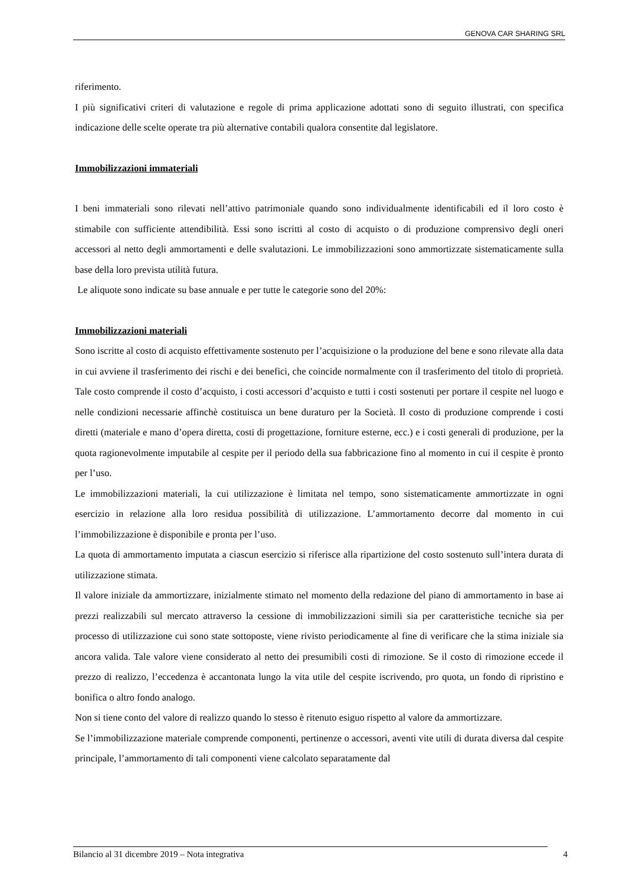GENOVA CAR SHARING SRL
riferimento.
I più significativi criteri di valutazione e regole di prima applicazione adottati sono di seguito illustrati, con specifica indicazione delle scelte operate tra più alternative contabili qualora consentite dal legislatore.
Immobilizzazioni immateriali
I beni immateriali sono rilevati nell’attivo patrimoniale quando sono individualmente identificabili ed il loro costo è stimabile con sufficiente attendibilità. Essi sono iscritti al costo di acquisto o di produzione comprensivo degli oneri accessori al netto degli ammortamenti e delle svalutazioni. Le immobilizzazioni sono ammortizzate sistematicamente sulla base della loro prevista utilità futura.
Le aliquote sono indicate su base annuale e per tutte le categorie sono del 20%:
Immobilizzazioni materiali
Sono iscritte al costo di acquisto effettivamente sostenuto per l’acquisizione o la produzione del bene e sono rilevate alla data in cui avviene il trasferimento dei rischi e dei benefici, che coincide normalmente con il trasferimento del titolo di proprietà. Tale costo comprende il costo d’acquisto, i costi accessori d’acquisto e tutti i costi sostenuti per portare il cespite nel luogo e nelle condizioni necessarie affinchè costituisca un bene duraturo per la Società. Il costo di produzione comprende i costi diretti (materiale e mano d’opera diretta, costi di progettazione, forniture esterne, ecc.) e i costi generali di produzione, per la quota ragionevolmente imputabile al cespite per il periodo della sua fabbricazione fino al momento in cui il cespite è pronto per l’uso.
Le immobilizzazioni materiali, la cui utilizzazione è limitata nel tempo, sono sistematicamente ammortizzate in ogni esercizio in relazione alla loro residua possibilità di utilizzazione. L’ammortamento decorre dal momento in cui l’immobilizzazione è disponibile e pronta per l’uso.
La quota di ammortamento imputata a ciascun esercizio si riferisce alla ripartizione del costo sostenuto sull’intera durata di utilizzazione stimata.
Il valore iniziale da ammortizzare, inizialmente stimato nel momento della redazione del piano di ammortamento in base ai prezzi realizzabili sul mercato attraverso la cessione di immobilizzazioni simili sia per caratteristiche tecniche sia per processo di utilizzazione cui sono state sottoposte, viene rivisto periodicamente al fine di verificare che la stima iniziale sia ancora valida. Tale valore viene considerato al netto dei presumibili costi di rimozione. Se il costo di rimozione eccede il prezzo di realizzo, l’eccedenza è accantonata lungo la vita utile del cespite iscrivendo, pro quota, un fondo di ripristino e bonifica o altro fondo analogo.
Non si tiene conto del valore di realizzo quando lo stesso è ritenuto esiguo rispetto al valore da ammortizzare.
Se l’immobilizzazione materiale comprende componenti, pertinenze o accessori, aventi vite utili di durata diversa dal cespite principale, l’ammortamento di tali componenti viene calcolato separatamente dal
Bilancio al 31 dicembre 2019 – Nota integrativa 4